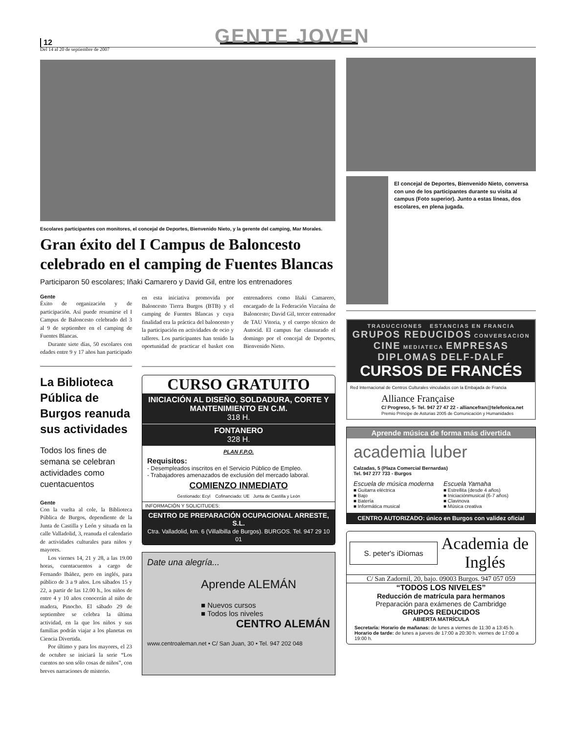12
GENTE JOVEN
Del 14 al 20 de septiembre de 2007
Escolares participantes con monitores, el concejal de Deportes, Bienvenido Nieto, y la gerente del camping, Mar Morales.
Gran éxito del I Campus de Baloncesto celebrado en el camping de Fuentes Blancas
Participaron 50 escolares; Iñaki Camarero y David Gil, entre los entrenadores
Gente
Éxito de organización y de participación. Así puede resumirse el I Campus de Baloncesto celebrado del 3 al 9 de septiembre en el camping de Fuentes Blancas.
Durante siete días, 50 escolares con edades entre 9 y 17 años han participado en esta iniciativa promovida por Baloncesto Tierra Burgos (BTB) y el camping de Fuentes Blancas y cuya finalidad era la práctica del baloncesto y la participación en actividades de ocio y talleres. Los participantes han tenido la oportunidad de practicar el basket con entrenadores como Iñaki Camarero, encargado de la Federación Vizcaína de Baloncesto; David Gil, tercer entrenador de TAU Vitoria, y el cuerpo técnico de Autocid. El campus fue clausurado el domingo por el concejal de Deportes, Bienvenido Nieto.
La Biblioteca Pública de Burgos reanuda sus actividades
Todos los fines de semana se celebran actividades como cuentacuentos
Gente
Con la vuelta al cole, la Biblioteca Pública de Burgos, dependiente de la Junta de Castilla y León y situada en la calle Valladolid, 3, reanuda el calendario de actividades culturales para niños y mayores.
Los viernes 14, 21 y 28, a las 19.00 horas, cuentacuentos a cargo de Fernando Ibáñez, pero en inglés, para público de 3 a 9 años. Los sábados 15 y 22, a partir de las 12.00 h., los niños de entre 4 y 10 años conocerán al niño de madera, Pinocho. El sábado 29 de septiembre se celebra la última actividad, en la que los niños y sus familias podrán viajar a los planetas en Ciencia Divertida.
Por último y para los mayores, el 23 de octubre se iniciará la serie “Los cuentos no son sólo cosas de niños”, con breves narraciones de misterio.
CURSO GRATUITO
INICIACIÓN AL DISEÑO, SOLDADURA, CORTE Y MANTENIMIENTO EN C.M.
318 H.
FONTANERO
328 H.
PLAN F.P.O.
Requisitos:
- Desempleados inscritos en el Servicio Público de Empleo.
- Trabajadores amenazados de exclusión del mercado laboral.
COMIENZO INMEDIATO
Gestionado: Ecyl Cofinanciado: UE Junta de Castilla y León
INFORMACIÓN Y SOLICITUDES:
CENTRO DE PREPARACIÓN OCUPACIONAL ARRESTE, S.L.
Ctra. Valladolid, km. 6 (Villalbilla de Burgos). BURGOS. Tel. 947 29 10 01
Date una alegría...
Aprende ALEMÁN
■ Nuevos cursos
■ Todos los niveles
CENTRO ALEMÁN
www.centroaleman.net • C/ San Juan, 30 • Tel. 947 202 048
El concejal de Deportes, Bienvenido Nieto, conversa con uno de los participantes durante su visita al campus (Foto superior). Junto a estas líneas, dos escolares, en plena jugada.
TRADUCCIONES ESTANCIAS EN FRANCIA
GRUPOS REDUCIDOS CONVERSACION
CINE MEDIATECA EMPRESAS
DIPLOMAS DELF-DALF
CURSOS DE FRANCÉS
Red Internacional de Centros Culturales vinculados con la Embajada de Francia
Alliance Française
C/ Progreso, 5- Tel. 947 27 47 22 - alliancefran@telefonica.net
Premio Principe de Asturias 2005 de Comunicación y Humanidades
Aprende música de forma más divertida
academia luber
Calzadas, 5 (Plaza Comercial Bernardas)
Tel. 947 277 733 - Burgos
Escuela de música moderna
■ Guitarra eléctrica
■ Bajo
■ Batería
■ Informática musical
Escuela Yamaha
■ Estrellita (desde 4 años)
■ Iniciaciónmusical (6-7 años)
■ Clavinova
■ Música creativa
CENTRO AUTORIZADO: único en Burgos con validez oficial
S. peter's iDiomas
Academia de Inglés
C/ San Zadornil, 20, bajo. 09003 Burgos. 947 057 059
“TODOS LOS NIVELES”
Reducción de matrícula para hermanos
Preparación para exámenes de Cambridge
GRUPOS REDUCIDOS
ABIERTA MATRÍCULA
Secretaría: Horario de mañanas: de lunes a viernes de 11:30 a 13:45 h.
Horario de tarde: de lunes a jueves de 17:00 a 20:30 h. viernes de 17:00 a 19:00 h.